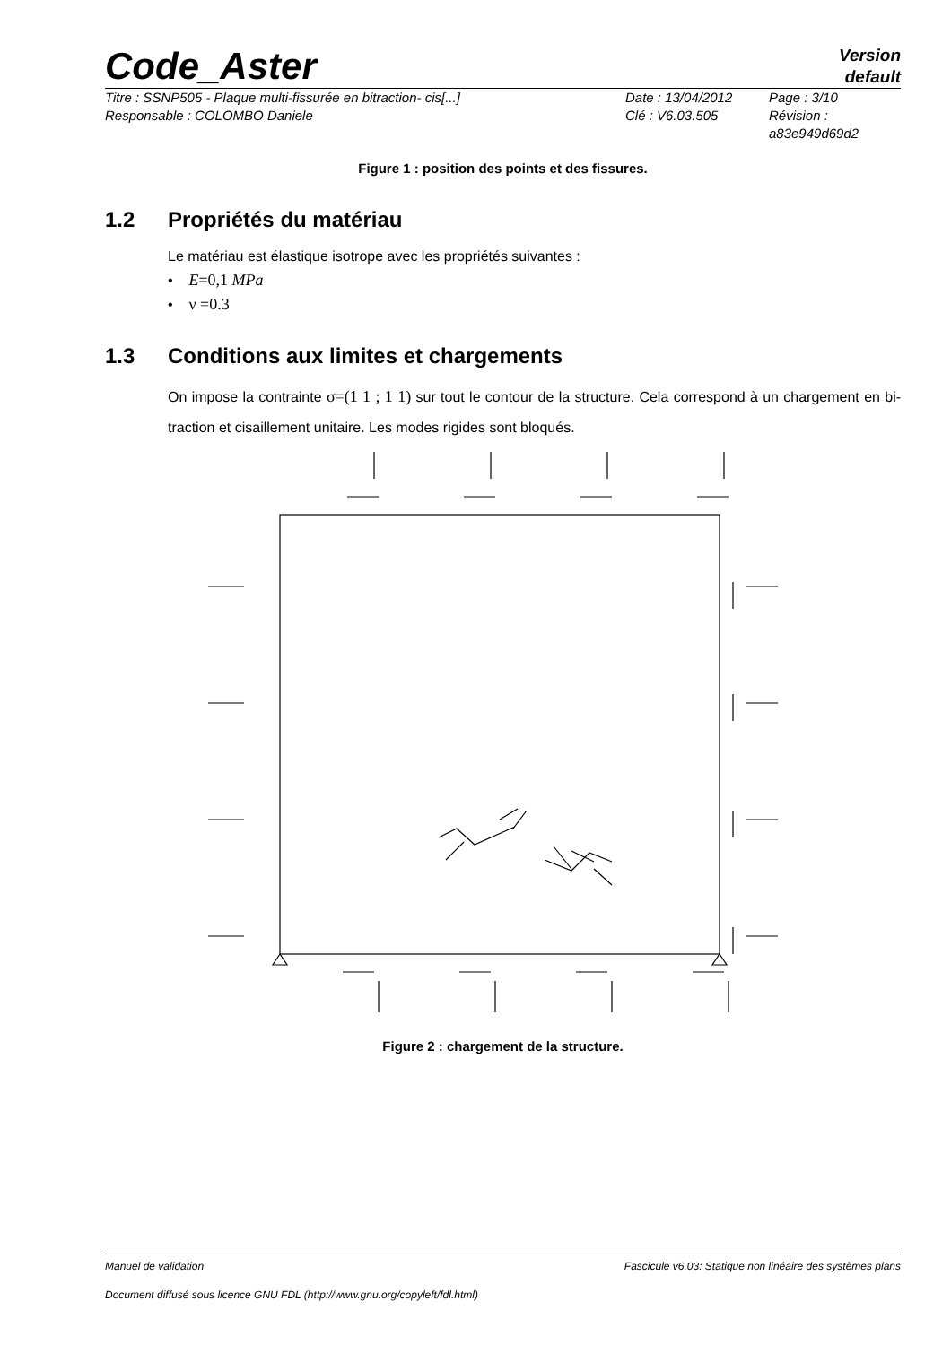Code_Aster
Version
default
Titre : SSNP505 - Plaque multi-fissurée en bitraction- cis[...]
Responsable : COLOMBO Daniele
Date : 13/04/2012
Clé : V6.03.505
Page : 3/10
Révision :
a83e949d69d2
Figure 1 : position des points et des fissures.
1.2 Propriétés du matériau
Le matériau est élastique isotrope avec les propriétés suivantes :
• E=0,1 MPa
• ν =0.3
1.3 Conditions aux limites et chargements
On impose la contrainte σ=(1 1 ; 1 1) sur tout le contour de la structure. Cela correspond à un chargement en bi-traction et cisaillement unitaire. Les modes rigides sont bloqués.
Figure 2 : chargement de la structure.
Manuel de validation Fascicule v6.03: Statique non linéaire des systèmes plans
Document diffusé sous licence GNU FDL (http://www.gnu.org/copyleft/fdl.html)